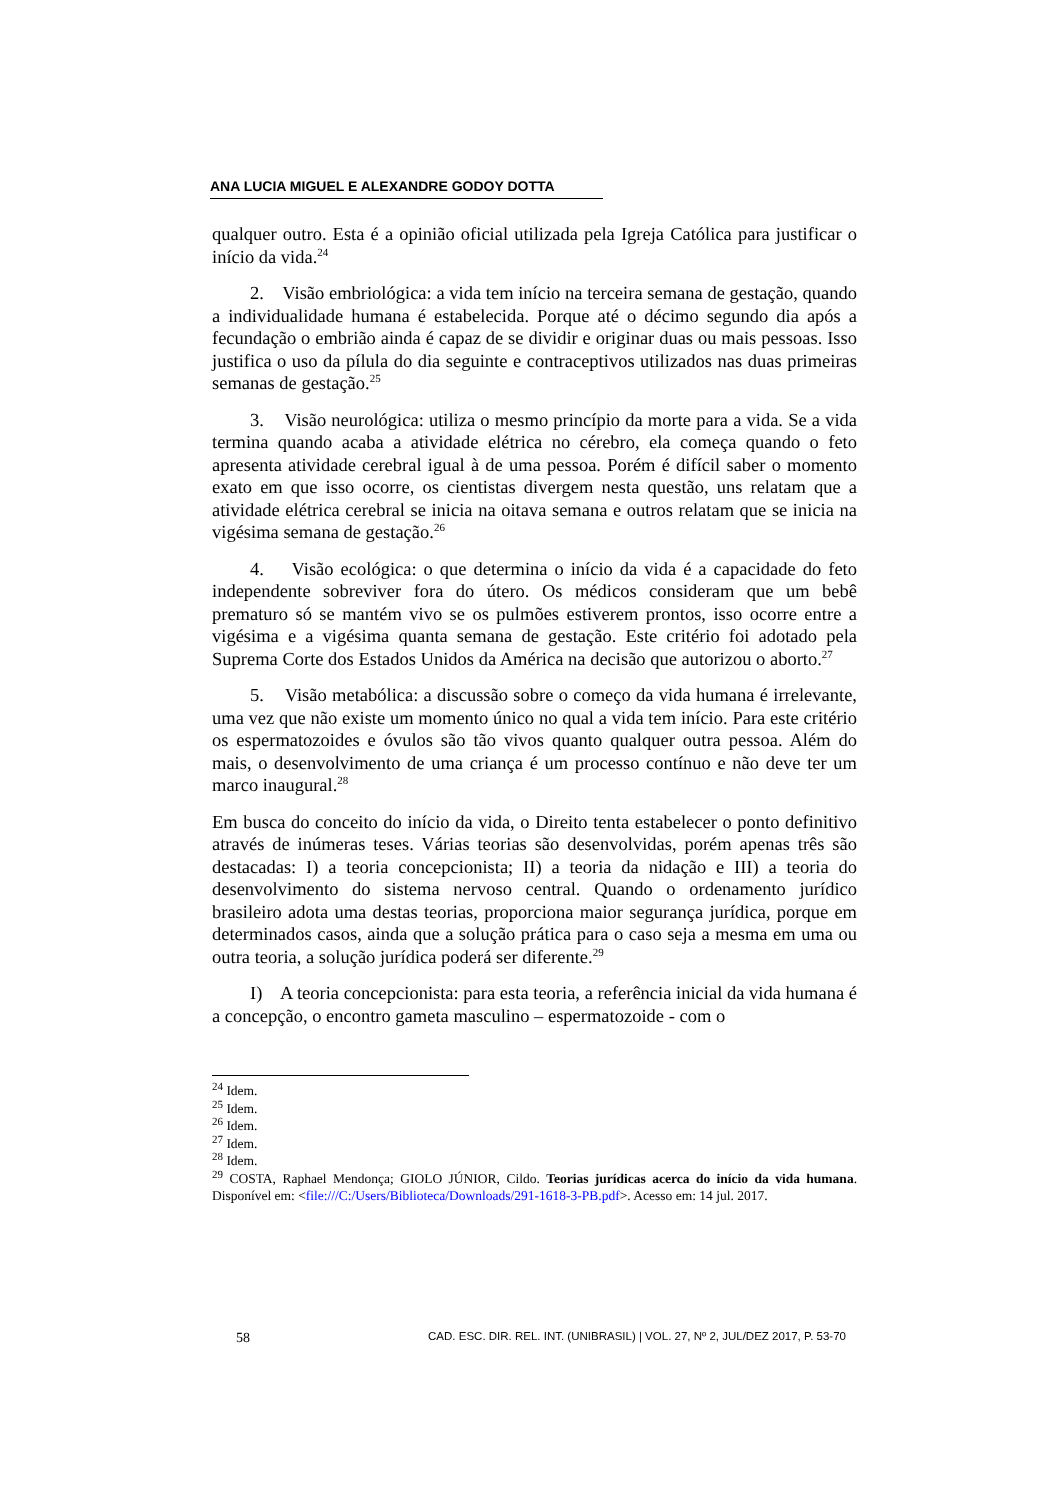ANA LUCIA MIGUEL E ALEXANDRE GODOY DOTTA
qualquer outro. Esta é a opinião oficial utilizada pela Igreja Católica para justificar o início da vida.<sup>24</sup>
2. Visão embriológica: a vida tem início na terceira semana de gestação, quando a individualidade humana é estabelecida. Porque até o décimo segundo dia após a fecundação o embrião ainda é capaz de se dividir e originar duas ou mais pessoas. Isso justifica o uso da pílula do dia seguinte e contraceptivos utilizados nas duas primeiras semanas de gestação.<sup>25</sup>
3. Visão neurológica: utiliza o mesmo princípio da morte para a vida. Se a vida termina quando acaba a atividade elétrica no cérebro, ela começa quando o feto apresenta atividade cerebral igual à de uma pessoa. Porém é difícil saber o momento exato em que isso ocorre, os cientistas divergem nesta questão, uns relatam que a atividade elétrica cerebral se inicia na oitava semana e outros relatam que se inicia na vigésima semana de gestação.<sup>26</sup>
4. Visão ecológica: o que determina o início da vida é a capacidade do feto independente sobreviver fora do útero. Os médicos consideram que um bebê prematuro só se mantém vivo se os pulmões estiverem prontos, isso ocorre entre a vigésima e a vigésima quanta semana de gestação. Este critério foi adotado pela Suprema Corte dos Estados Unidos da América na decisão que autorizou o aborto.<sup>27</sup>
5. Visão metabólica: a discussão sobre o começo da vida humana é irrelevante, uma vez que não existe um momento único no qual a vida tem início. Para este critério os espermatozoides e óvulos são tão vivos quanto qualquer outra pessoa. Além do mais, o desenvolvimento de uma criança é um processo contínuo e não deve ter um marco inaugural.<sup>28</sup>
Em busca do conceito do início da vida, o Direito tenta estabelecer o ponto definitivo através de inúmeras teses. Várias teorias são desenvolvidas, porém apenas três são destacadas: I) a teoria concepcionista; II) a teoria da nidação e III) a teoria do desenvolvimento do sistema nervoso central. Quando o ordenamento jurídico brasileiro adota uma destas teorias, proporciona maior segurança jurídica, porque em determinados casos, ainda que a solução prática para o caso seja a mesma em uma ou outra teoria, a solução jurídica poderá ser diferente.<sup>29</sup>
I) A teoria concepcionista: para esta teoria, a referência inicial da vida humana é a concepção, o encontro gameta masculino – espermatozoide - com o
<sup>24</sup> Idem.
<sup>25</sup> Idem.
<sup>26</sup> Idem.
<sup>27</sup> Idem.
<sup>28</sup> Idem.
<sup>29</sup> COSTA, Raphael Mendonça; GIOLO JÚNIOR, Cildo. Teorias jurídicas acerca do início da vida humana. Disponível em: <file:///C:/Users/Biblioteca/Downloads/291-1618-3-PB.pdf>. Acesso em: 14 jul. 2017.
58 CAD. ESC. DIR. REL. INT. (UNIBRASIL) | VOL. 27, Nº 2, JUL/DEZ 2017, P. 53-70